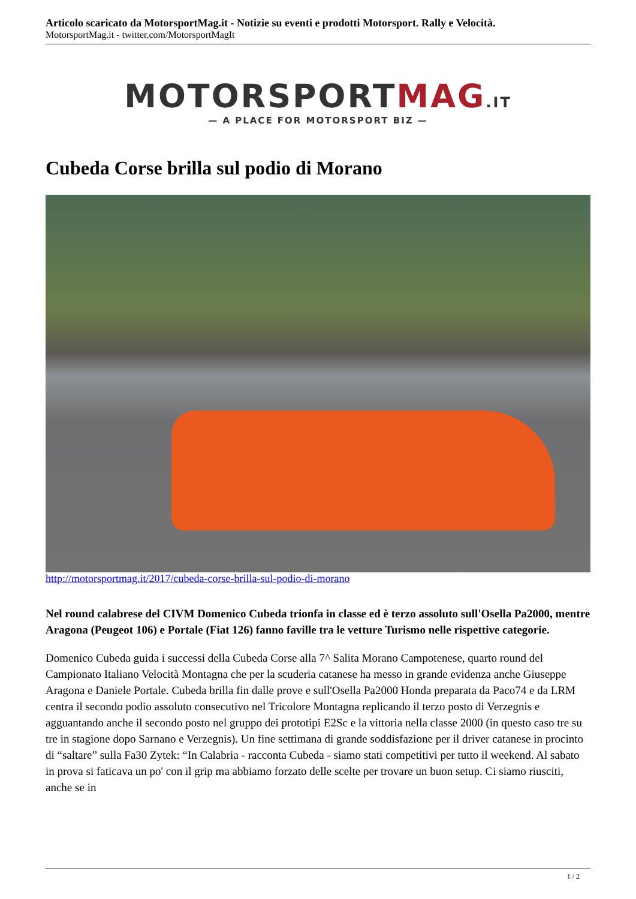Articolo scaricato da MotorsportMag.it - Notizie su eventi e prodotti Motorsport. Rally e Velocità.
MotorsportMag.it - twitter.com/MotorsportMagIt
MOTORSPORTMAG.IT
— A PLACE FOR MOTORSPORT BIZ —
Cubeda Corse brilla sul podio di Morano
http://motorsportmag.it/2017/cubeda-corse-brilla-sul-podio-di-morano
Nel round calabrese del CIVM Domenico Cubeda trionfa in classe ed è terzo assoluto sull'Osella Pa2000, mentre Aragona (Peugeot 106) e Portale (Fiat 126) fanno faville tra le vetture Turismo nelle rispettive categorie.
Domenico Cubeda guida i successi della Cubeda Corse alla 7^ Salita Morano Campotenese, quarto round del Campionato Italiano Velocità Montagna che per la scuderia catanese ha messo in grande evidenza anche Giuseppe Aragona e Daniele Portale. Cubeda brilla fin dalle prove e sull'Osella Pa2000 Honda preparata da Paco74 e da LRM centra il secondo podio assoluto consecutivo nel Tricolore Montagna replicando il terzo posto di Verzegnis e agguantando anche il secondo posto nel gruppo dei prototipi E2Sc e la vittoria nella classe 2000 (in questo caso tre su tre in stagione dopo Sarnano e Verzegnis). Un fine settimana di grande soddisfazione per il driver catanese in procinto di “saltare” sulla Fa30 Zytek: “In Calabria - racconta Cubeda - siamo stati competitivi per tutto il weekend. Al sabato in prova si faticava un po' con il grip ma abbiamo forzato delle scelte per trovare un buon setup. Ci siamo riusciti, anche se in
1 / 2